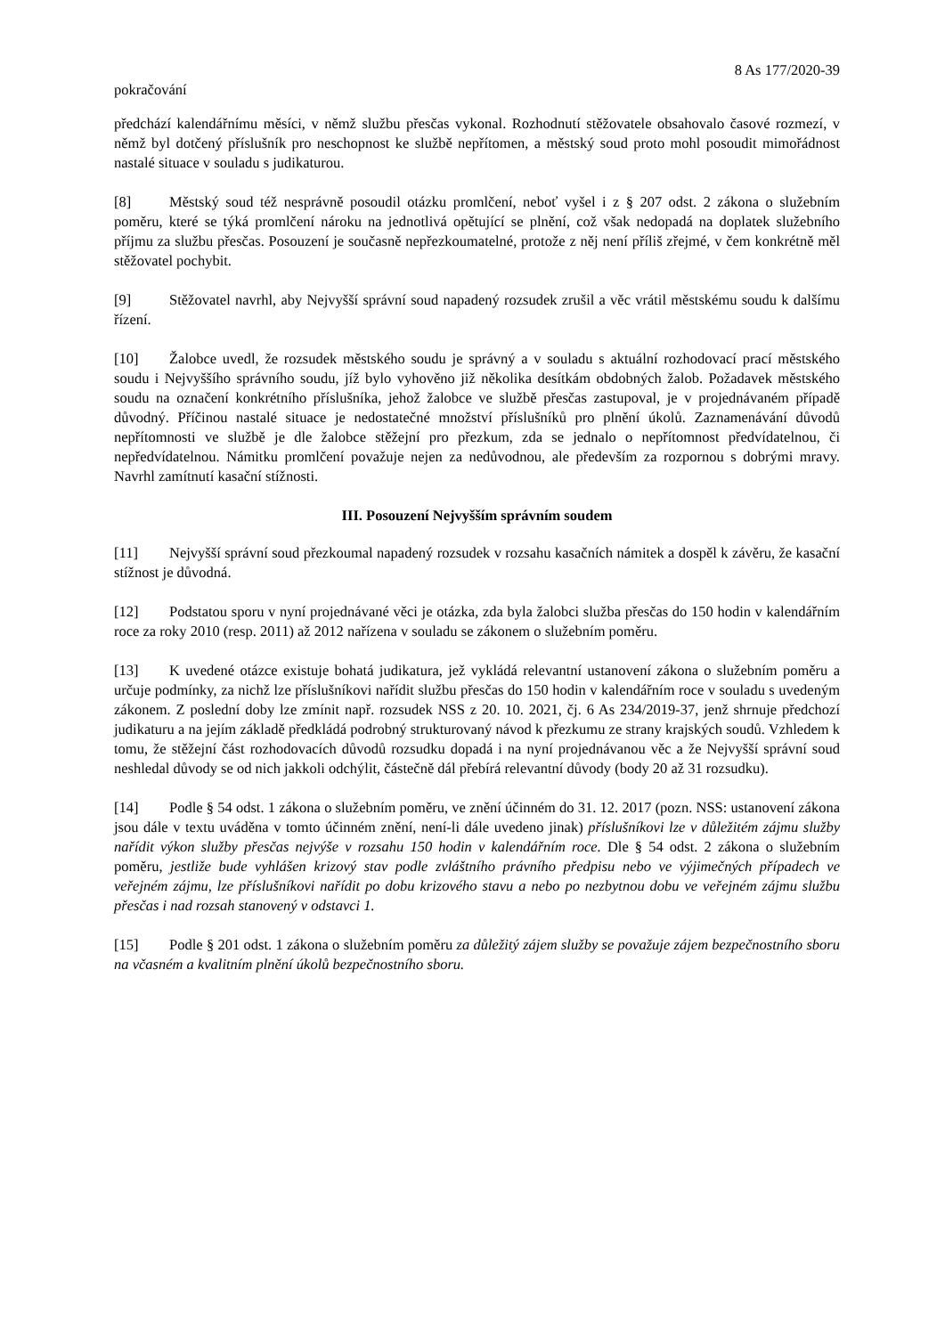8 As 177/2020-39
pokračování
předchází kalendářnímu měsíci, v němž službu přesčas vykonal. Rozhodnutí stěžovatele obsahovalo časové rozmezí, v němž byl dotčený příslušník pro neschopnost ke službě nepřítomen, a městský soud proto mohl posoudit mimořádnost nastalé situace v souladu s judikaturou.
[8] Městský soud též nesprávně posoudil otázku promlčení, neboť vyšel i z § 207 odst. 2 zákona o služebním poměru, které se týká promlčení nároku na jednotlivá opětující se plnění, což však nedopadá na doplatek služebního příjmu za službu přesčas. Posouzení je současně nepřezkoumatelné, protože z něj není příliš zřejmé, v čem konkrétně měl stěžovatel pochybit.
[9] Stěžovatel navrhl, aby Nejvyšší správní soud napadený rozsudek zrušil a věc vrátil městskému soudu k dalšímu řízení.
[10] Žalobce uvedl, že rozsudek městského soudu je správný a v souladu s aktuální rozhodovací prací městského soudu i Nejvyššího správního soudu, jíž bylo vyhověno již několika desítkám obdobných žalob. Požadavek městského soudu na označení konkrétního příslušníka, jehož žalobce ve službě přesčas zastupoval, je v projednávaném případě důvodný. Příčinou nastalé situace je nedostatečné množství příslušníků pro plnění úkolů. Zaznamenávání důvodů nepřítomnosti ve službě je dle žalobce stěžejní pro přezkum, zda se jednalo o nepřítomnost předvídatelnou, či nepředvídatelnou. Námitku promlčení považuje nejen za nedůvodnou, ale především za rozpornou s dobrými mravy. Navrhl zamítnutí kasační stížnosti.
III. Posouzení Nejvyšším správním soudem
[11] Nejvyšší správní soud přezkoumal napadený rozsudek v rozsahu kasačních námitek a dospěl k závěru, že kasační stížnost je důvodná.
[12] Podstatou sporu v nyní projednávané věci je otázka, zda byla žalobci služba přesčas do 150 hodin v kalendářním roce za roky 2010 (resp. 2011) až 2012 nařízena v souladu se zákonem o služebním poměru.
[13] K uvedené otázce existuje bohatá judikatura, jež vykládá relevantní ustanovení zákona o služebním poměru a určuje podmínky, za nichž lze příslušníkovi nařídit službu přesčas do 150 hodin v kalendářním roce v souladu s uvedeným zákonem. Z poslední doby lze zmínit např. rozsudek NSS z 20. 10. 2021, čj. 6 As 234/2019-37, jenž shrnuje předchozí judikaturu a na jejím základě předkládá podrobný strukturovaný návod k přezkumu ze strany krajských soudů. Vzhledem k tomu, že stěžejní část rozhodovacích důvodů rozsudku dopadá i na nyní projednávanou věc a že Nejvyšší správní soud neshledal důvody se od nich jakkoli odchýlit, částečně dál přebírá relevantní důvody (body 20 až 31 rozsudku).
[14] Podle § 54 odst. 1 zákona o služebním poměru, ve znění účinném do 31. 12. 2017 (pozn. NSS: ustanovení zákona jsou dále v textu uváděna v tomto účinném znění, není-li dále uvedeno jinak) příslušníkovi lze v důležitém zájmu služby nařídit výkon služby přesčas nejvýše v rozsahu 150 hodin v kalendářním roce. Dle § 54 odst. 2 zákona o služebním poměru, jestliže bude vyhlášen krizový stav podle zvláštního právního předpisu nebo ve výjimečných případech ve veřejném zájmu, lze příslušníkovi nařídit po dobu krizového stavu a nebo po nezbytnou dobu ve veřejném zájmu službu přesčas i nad rozsah stanovený v odstavci 1.
[15] Podle § 201 odst. 1 zákona o služebním poměru za důležitý zájem služby se považuje zájem bezpečnostního sboru na včasném a kvalitním plnění úkolů bezpečnostního sboru.